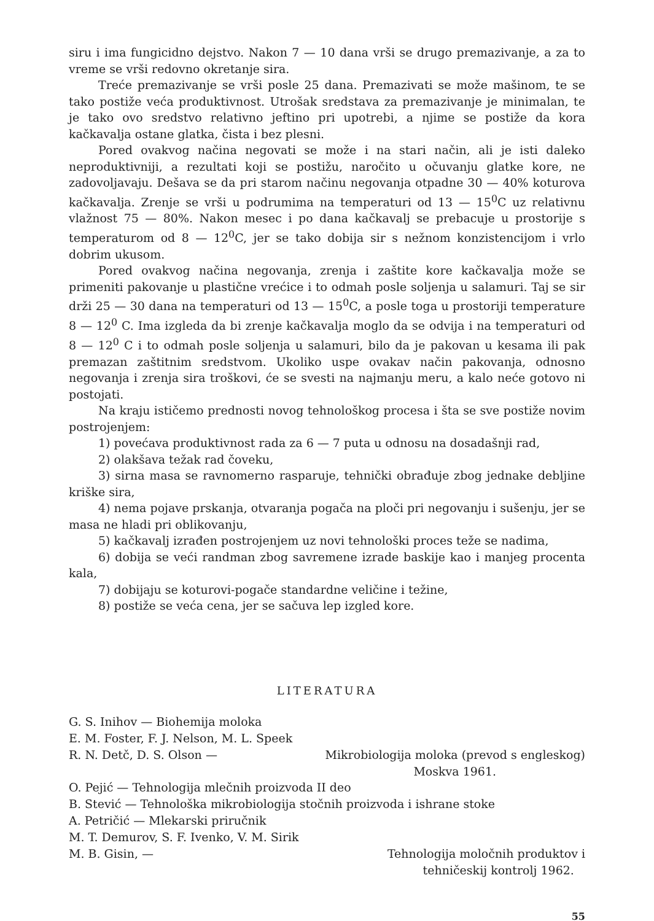siru i ima fungicidno dejstvo. Nakon 7 — 10 dana vrši se drugo premazivanje, a za to vreme se vrši redovno okretanje sira.
Treće premazivanje se vrši posle 25 dana. Premazivati se može mašinom, te se tako postiže veća produktivnost. Utrošak sredstava za premazivanje je minimalan, te je tako ovo sredstvo relativno jeftino pri upotrebi, a njime se postiže da kora kačkavalja ostane glatka, čista i bez plesni.
Pored ovakvog načina negovati se može i na stari način, ali je isti daleko neproduktivniji, a rezultati koji se postižu, naročito u očuvanju glatke kore, ne zadovoljavaju. Dešava se da pri starom načinu negovanja otpadne 30 — 40% koturova kačkavalja. Zrenje se vrši u podrumima na temperaturi od 13 — 15<sup>0</sup>C uz relativnu vlažnost 75 — 80%. Nakon mesec i po dana kačkavalj se prebacuje u prostorije s temperaturom od 8 — 12<sup>0</sup>C, jer se tako dobija sir s nežnom konzistencijom i vrlo dobrim ukusom.
Pored ovakvog načina negovanja, zrenja i zaštite kore kačkavalja može se primeniti pakovanje u plastične vrećice i to odmah posle soljenja u salamuri. Taj se sir drži 25 — 30 dana na temperaturi od 13 — 15<sup>0</sup>C, a posle toga u prostoriji temperature 8 — 12<sup>0</sup> C. Ima izgleda da bi zrenje kačkavalja moglo da se odvija i na temperaturi od 8 — 12<sup>0</sup> C i to odmah posle soljenja u salamuri, bilo da je pakovan u kesama ili pak premazan zaštitnim sredstvom. Ukoliko uspe ovakav način pakovanja, odnosno negovanja i zrenja sira troškovi, će se svesti na najmanju meru, a kalo neće gotovo ni postojati.
Na kraju ističemo prednosti novog tehnološkog procesa i šta se sve postiže novim postrojenjem:
1) povećava produktivnost rada za 6 — 7 puta u odnosu na dosadašnji rad,
2) olakšava težak rad čoveku,
3) sirna masa se ravnomerno rasparuje, tehnički obrađuje zbog jednake debljine kriške sira,
4) nema pojave prskanja, otvaranja pogača na ploči pri negovanju i sušenju, jer se masa ne hladi pri oblikovanju,
5) kačkavalj izrađen postrojenjem uz novi tehnološki proces teže se nadima,
6) dobija se veći randman zbog savremene izrade baskije kao i manjeg procenta kala,
7) dobijaju se koturovi-pogače standardne veličine i težine,
8) postiže se veća cena, jer se sačuva lep izgled kore.
LITERATURA
G. S. Inihov — Biohemija moloka
E. M. Foster, F. J. Nelson, M. L. Speek
R. N. Detč, D. S. Olson — Mikrobiologija moloka (prevod s engleskog)
Moskva 1961.
O. Pejić — Tehnologija mlečnih proizvoda II deo
B. Stević — Tehnološka mikrobiologija stočnih proizvoda i ishrane stoke
A. Petričić — Mlekarski priručnik
M. T. Demurov, S. F. Ivenko, V. M. Sirik
M. B. Gisin, — Tehnologija moločnih produktov i
tehničeskij kontrolj 1962.
55